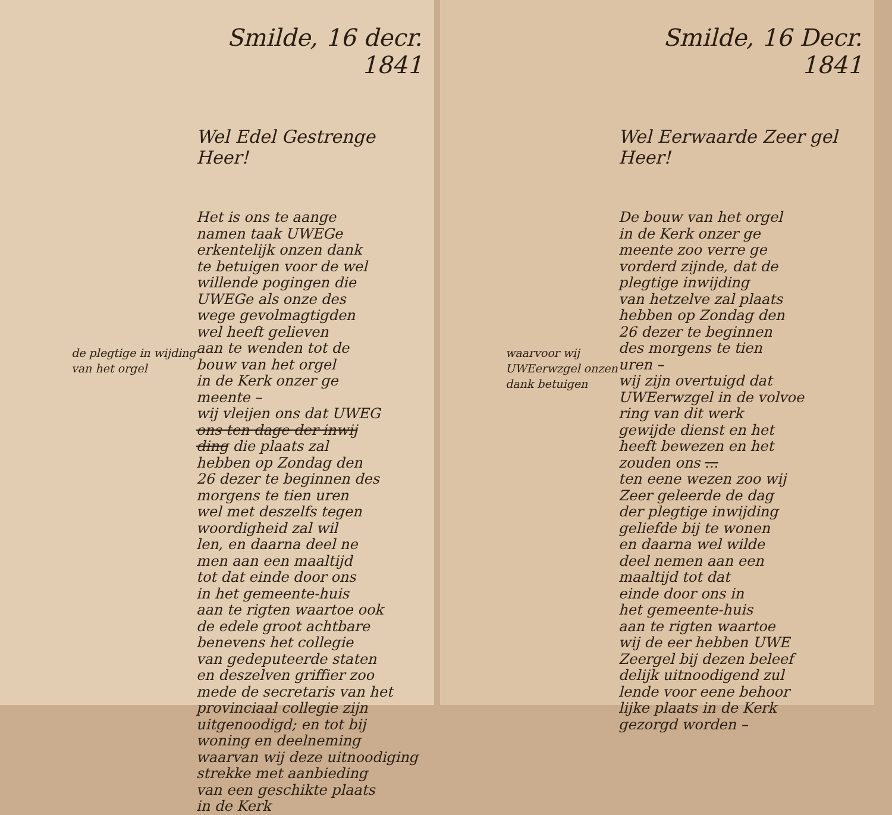de plegtige in wijding van het orgel
Smilde, 16 decr. 1841
Wel Edel Gestrenge Heer!
Het is ons te aange
namen taak UWEGe
erkentelijk onzen dank
te betuigen voor de wel
willende pogingen die
UWEGe als onze des
wege gevolmagtigden
wel heeft gelieven
aan te wenden tot de
bouw van het orgel
in de Kerk onzer ge
meente –
wij vleijen ons dat UWEG
ons ten dage der inwij
ding die plaats zal
hebben op Zondag den
26 dezer te beginnen des
morgens te tien uren
wel met deszelfs tegen
woordigheid zal wil
len, en daarna deel ne
men aan een maaltijd
tot dat einde door ons
in het gemeente-huis
aan te rigten waartoe ook
de edele groot achtbare
benevens het collegie
van gedeputeerde staten
en deszelven griffier zoo
mede de secretaris van het
provinciaal collegie zijn
uitgenoodigd; en tot bij
woning en deelneming
waarvan wij deze uitnoodiging
strekke met aanbieding
van een geschikte plaats
in de Kerk
waarvoor wij UWEerwzgel onzen dank betuigen
Smilde, 16 Decr. 1841
Wel Eerwaarde Zeer gel
Heer!
De bouw van het orgel
in de Kerk onzer ge
meente zoo verre ge
vorderd zijnde, dat de
plegtige inwijding
van hetzelve zal plaats
hebben op Zondag den
26 dezer te beginnen
des morgens te tien
uren –
wij zijn overtuigd dat
UWEerwzgel in de volvoe
ring van dit werk
gewijde dienst en het
heeft bewezen en het
zouden ons ...
ten eene wezen zoo wij
Zeer geleerde de dag
der plegtige inwijding
geliefde bij te wonen
en daarna wel wilde
deel nemen aan een
maaltijd tot dat
einde door ons in
het gemeente-huis
aan te rigten waartoe
wij de eer hebben UWE
Zeergel bij dezen beleef
delijk uitnoodigend zul
lende voor eene behoor
lijke plaats in de Kerk
gezorgd worden –